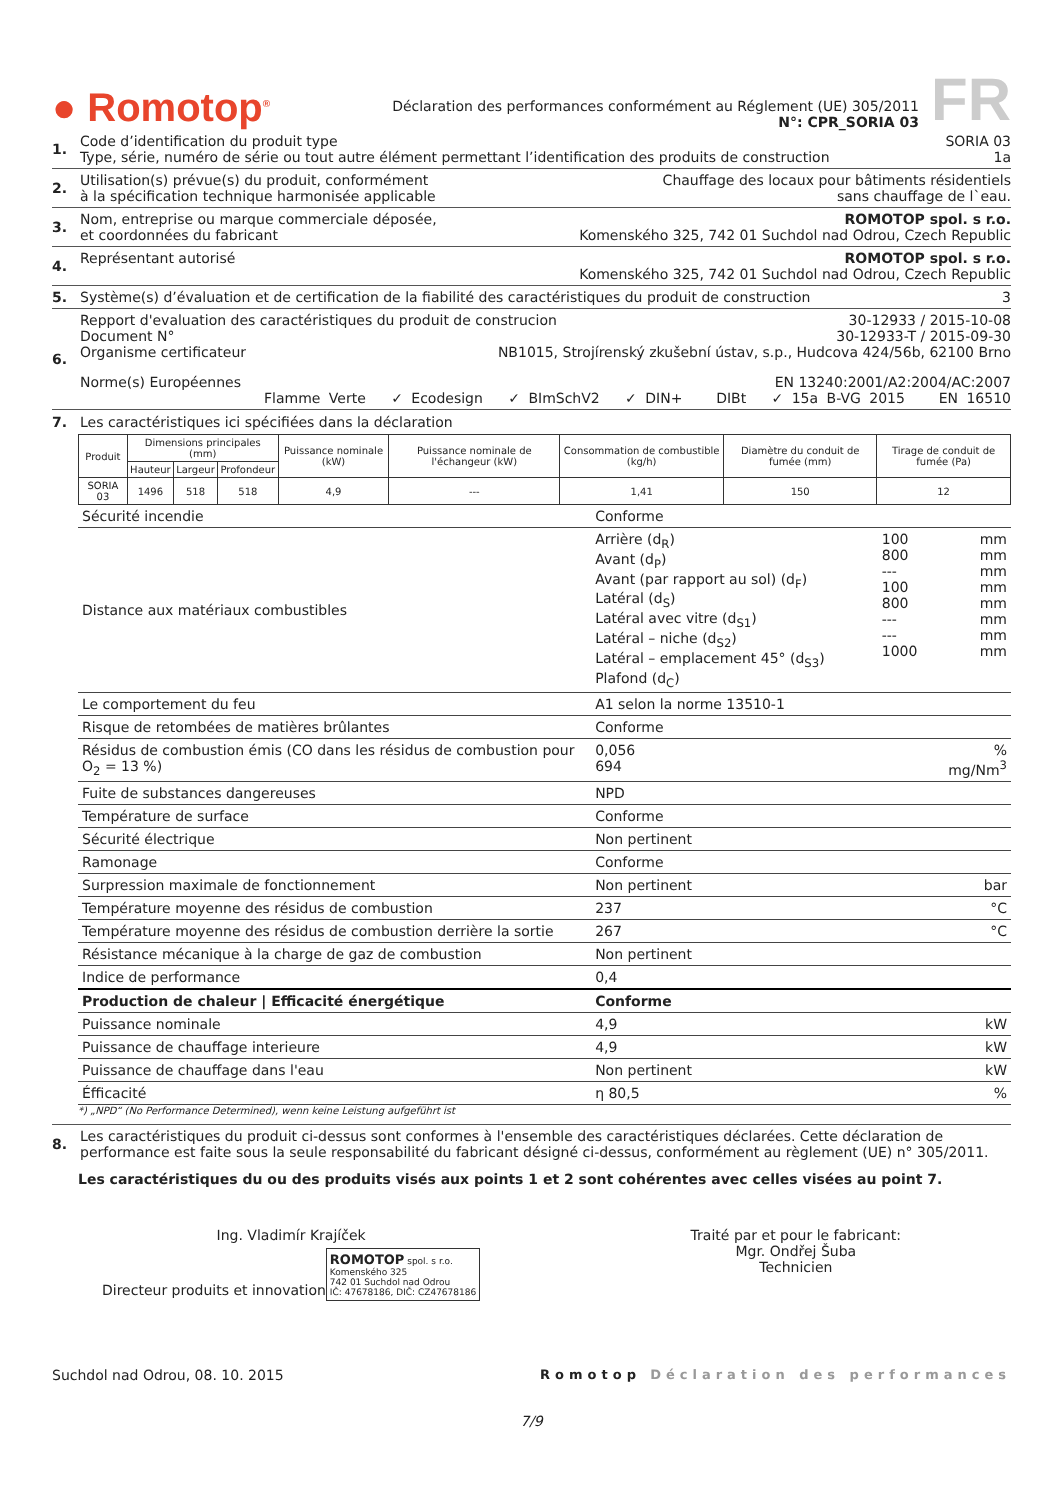● Romotop<sup>®</sup>
Déclaration des performances conformément au Réglement (UE) 305/2011
N°: CPR_SORIA 03
FR
1. Code d’identification du produit type SORIA 03
Type, série, numéro de série ou tout autre élément permettant l’identification des produits de construction 1a
2. Utilisation(s) prévue(s) du produit, conformément Chauffage des locaux pour bâtiments résidentiels
à la spécification technique harmonisée applicable sans chauffage de l`eau.
3. Nom, entreprise ou marque commerciale déposée, ROMOTOP spol. s r.o.
et coordonnées du fabricant Komenského 325, 742 01 Suchdol nad Odrou, Czech Republic
4. Représentant autorisé ROMOTOP spol. s r.o.
Komenského 325, 742 01 Suchdol nad Odrou, Czech Republic
5. Système(s) d’évaluation et de certification de la fiabilité des caractéristiques du produit de construction 3
6. Repport d'evaluation des caractéristiques du produit de construcion 30-12933 / 2015-10-08
Document N° 30-12933-T / 2015-09-30
Organisme certificateur NB1015, Strojírenský zkušební ústav, s.p., Hudcova 424/56b, 62100 Brno
Norme(s) Européennes EN 13240:2001/A2:2004/AC:2007
Flamme Verte ✓ Ecodesign ✓ BImSchV2 ✓ DIN+ DIBt ✓ 15a B-VG 2015 EN 16510
7. Les caractéristiques ici spécifiées dans la déclaration
| Produit | Dimensions principales (mm) | | | Puissance nominale (kW) | Puissance nominale de l'échangeur (kW) | Consommation de combustible (kg/h) | Diamètre du conduit de fumée (mm) | Tirage de conduit de fumée (Pa) |
| --- | --- | --- | --- | --- | --- | --- | --- | --- |
| | Hauteur | Largeur | Profondeur | | | | | |
| SORIA 03 | 1496 | 518 | 518 | 4,9 | --- | 1,41 | 150 | 12 |
| Sécurité incendie | Conforme | | |
| Distance aux matériaux combustibles | Arrière (d<sub>R</sub>) Avant (d<sub>P</sub>) Avant (par rapport au sol) (d<sub>F</sub>) Latéral (d<sub>S</sub>) Latéral avec vitre (d<sub>S1</sub>) Latéral – niche (d<sub>S2</sub>) Latéral – emplacement 45° (d<sub>S3</sub>) Plafond (d<sub>C</sub>) | 100 800 --- 100 800 --- --- 1000 | mm mm mm mm mm mm mm mm |
| Le comportement du feu | A1 selon la norme 13510-1 | | |
| Risque de retombées de matières brûlantes | Conforme | | |
| Résidus de combustion émis (CO dans les résidus de combustion pour O<sub>2</sub> = 13 %) | 0,056 694 | | % mg/Nm<sup>3</sup> |
| Fuite de substances dangereuses | NPD | | |
| Température de surface | Conforme | | |
| Sécurité électrique | Non pertinent | | |
| Ramonage | Conforme | | |
| Surpression maximale de fonctionnement | Non pertinent | | bar |
| Température moyenne des résidus de combustion | 237 | | °C |
| Température moyenne des résidus de combustion derrière la sortie | 267 | | °C |
| Résistance mécanique à la charge de gaz de combustion | Non pertinent | | |
| Indice de performance | 0,4 | | |
| Production de chaleur / Efficacité énergétique | Conforme | | |
| Puissance nominale | 4,9 | | kW |
| Puissance de chauffage interieure | 4,9 | | kW |
| Puissance de chauffage dans l'eau | Non pertinent | | kW |
| Éfficacité | η 80,5 | | % |
*) „NPD“ (No Performance Determined), wenn keine Leistung aufgeführt ist
8. Les caractéristiques du produit ci-dessus sont conformes à l'ensemble des caractéristiques déclarées. Cette déclaration de performance est faite sous la seule responsabilité du fabricant désigné ci-dessus, conformément au règlement (UE) n° 305/2011.
Les caractéristiques du ou des produits visés aux points 1 et 2 sont cohérentes avec celles visées au point 7.
Ing. Vladimír Krajíček
Directeur produits et innovation
ROMOTOP spol. s r.o.
Komenského 325
742 01 Suchdol nad Odrou
IČ: 47678186, DIČ: CZ47678186
Traité par et pour le fabricant:
Mgr. Ondřej Šuba
Technicien
Suchdol nad Odrou, 08. 10. 2015 Romotop Déclaration des performances
7/9